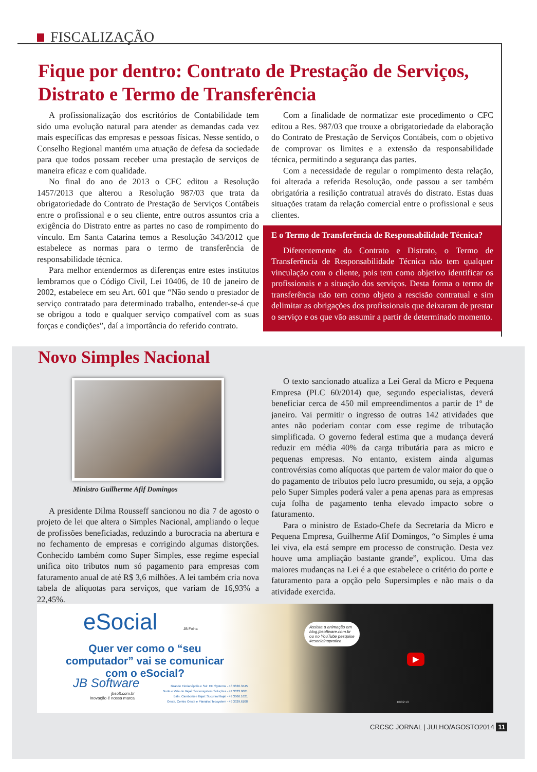FISCALIZAÇÃO
Fique por dentro: Contrato de Prestação de Serviços, Distrato e Termo de Transferência
A profissionalização dos escritórios de Contabilidade tem sido uma evolução natural para atender as demandas cada vez mais específicas das empresas e pessoas físicas. Nesse sentido, o Conselho Regional mantém uma atuação de defesa da sociedade para que todos possam receber uma prestação de serviços de maneira eficaz e com qualidade.
No final do ano de 2013 o CFC editou a Resolução 1457/2013 que alterou a Resolução 987/03 que trata da obrigatoriedade do Contrato de Prestação de Serviços Contábeis entre o profissional e o seu cliente, entre outros assuntos cria a exigência do Distrato entre as partes no caso de rompimento do vínculo. Em Santa Catarina temos a Resolução 343/2012 que estabelece as normas para o termo de transferência de responsabilidade técnica.
Para melhor entendermos as diferenças entre estes institutos lembramos que o Código Civil, Lei 10406, de 10 de janeiro de 2002, estabelece em seu Art. 601 que “Não sendo o prestador de serviço contratado para determinado trabalho, entender-se-á que se obrigou a todo e qualquer serviço compatível com as suas forças e condições”, daí a importância do referido contrato.
Com a finalidade de normatizar este procedimento o CFC editou a Res. 987/03 que trouxe a obrigatoriedade da elaboração do Contrato de Prestação de Serviços Contábeis, com o objetivo de comprovar os limites e a extensão da responsabilidade técnica, permitindo a segurança das partes.
Com a necessidade de regular o rompimento desta relação, foi alterada a referida Resolução, onde passou a ser também obrigatória a resilição contratual através do distrato. Estas duas situações tratam da relação comercial entre o profissional e seus clientes.
E o Termo de Transferência de Responsabilidade Técnica?
Diferentemente do Contrato e Distrato, o Termo de Transferência de Responsabilidade Técnica não tem qualquer vinculação com o cliente, pois tem como objetivo identificar os profissionais e a situação dos serviços. Desta forma o termo de transferência não tem como objeto a rescisão contratual e sim delimitar as obrigações dos profissionais que deixaram de prestar o serviço e os que vão assumir a partir de determinado momento.
Novo Simples Nacional
Ministro Guilherme Afif Domingos
A presidente Dilma Rousseff sancionou no dia 7 de agosto o projeto de lei que altera o Simples Nacional, ampliando o leque de profissões beneficiadas, reduzindo a burocracia na abertura e no fechamento de empresas e corrigindo algumas distorções. Conhecido também como Super Simples, esse regime especial unifica oito tributos num só pagamento para empresas com faturamento anual de até R$ 3,6 milhões. A lei também cria nova tabela de alíquotas para serviços, que variam de 16,93% a 22,45%.
O texto sancionado atualiza a Lei Geral da Micro e Pequena Empresa (PLC 60/2014) que, segundo especialistas, deverá beneficiar cerca de 450 mil empreendimentos a partir de 1º de janeiro. Vai permitir o ingresso de outras 142 atividades que antes não poderiam contar com esse regime de tributação simplificada. O governo federal estima que a mudança deverá reduzir em média 40% da carga tributária para as micro e pequenas empresas. No entanto, existem ainda algumas controvérsias como alíquotas que partem de valor maior do que o do pagamento de tributos pelo lucro presumido, ou seja, a opção pelo Super Simples poderá valer a pena apenas para as empresas cuja folha de pagamento tenha elevado impacto sobre o faturamento.
Para o ministro de Estado-Chefe da Secretaria da Micro e Pequena Empresa, Guilherme Afif Domingos, “o Simples é uma lei viva, ela está sempre em processo de construção. Desta vez houve uma ampliação bastante grande”, explicou. Uma das maiores mudanças na Lei é a que estabelece o critério do porte e faturamento para a opção pelo Supersimples e não mais o da atividade exercida.
eSocial JB Folha
Quer ver como o “seu computador” vai se comunicar com o eSocial?
JB Software
jbsoft.com.br
Inovação é nossa marca
Grande Florianópolis e Sul: HD Systems - 48 3626.3445
Norte e Vale do Itajaí: Socionsystem Soluções - 47 3633.6001
Baln. Camboriú e Itajaí: Sucursal Itajaí - 49 3366.1621
Oeste, Centro Oeste e Planalto: Tecsystem - 49 3329.6108
Assista a animação em
blog.jbsoftware.com.br
ou no YouTube pesquise
#esocialnapratica
▶
10/02:13
CRCSC JORNAL | JULHO/AGOSTO2014 11